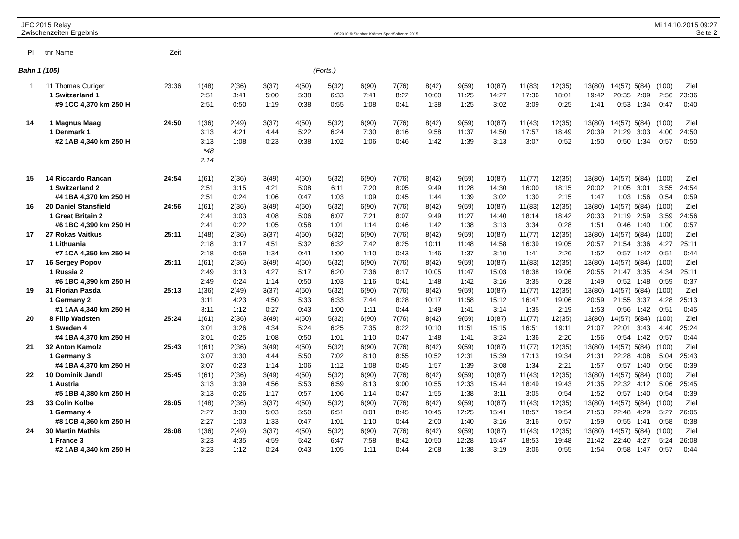JEC 2015 Relay
Zwischenzeiten Ergebnis
OS2010 © Stephan Krämer SportSoftware 2015
Mi 14.10.2015 09:27
Seite 2
| Pl | tnr | Name | Zeit | | | | | | | | | | | | | | | | | |
| Bahn 1 (105) | | | | | | | | (Forts.) | | | | | | | | | | | | |
| 1 | 11 | Thomas Curiger | 23:36 | 1(48) | 2(36) | 3(37) | 4(50) | 5(32) | 6(90) | 7(76) | 8(42) | 9(59) | 10(87) | 11(83) | 12(35) | 13(80) | 14(57) | 5(84) | (100) | Ziel |
| | 1 | Switzerland 1 | | 2:51 | 3:41 | 5:00 | 5:38 | 6:33 | 7:41 | 8:22 | 10:00 | 11:25 | 14:27 | 17:36 | 18:01 | 19:42 | 20:35 | 2:09 | 2:56 | 23:36 |
| | | #9 1CC 4,370 km 250 H | | 2:51 | 0:50 | 1:19 | 0:38 | 0:55 | 1:08 | 0:41 | 1:38 | 1:25 | 3:02 | 3:09 | 0:25 | 1:41 | 0:53 | 1:34 | 0:47 | 0:40 |
| 14 | 1 | Magnus Maag | 24:50 | 1(36) | 2(49) | 3(37) | 4(50) | 5(32) | 6(90) | 7(76) | 8(42) | 9(59) | 10(87) | 11(43) | 12(35) | 13(80) | 14(57) | 5(84) | (100) | Ziel |
| | 1 | Denmark 1 | | 3:13 | 4:21 | 4:44 | 5:22 | 6:24 | 7:30 | 8:16 | 9:58 | 11:37 | 14:50 | 17:57 | 18:49 | 20:39 | 21:29 | 3:03 | 4:00 | 24:50 |
| | | #2 1AB 4,340 km 250 H | | 3:13 | 1:08 | 0:23 | 0:38 | 1:02 | 1:06 | 0:46 | 1:42 | 1:39 | 3:13 | 3:07 | 0:52 | 1:50 | 0:50 | 1:34 | 0:57 | 0:50 |
| | | | | *48 | | | | | | | | | | | | | | | | |
| | | | | 2:14 | | | | | | | | | | | | | | | | |
| 15 | 14 | Riccardo Rancan | 24:54 | 1(61) | 2(36) | 3(49) | 4(50) | 5(32) | 6(90) | 7(76) | 8(42) | 9(59) | 10(87) | 11(77) | 12(35) | 13(80) | 14(57) | 5(84) | (100) | Ziel |
| | 1 | Switzerland 2 | | 2:51 | 3:15 | 4:21 | 5:08 | 6:11 | 7:20 | 8:05 | 9:49 | 11:28 | 14:30 | 16:00 | 18:15 | 20:02 | 21:05 | 3:01 | 3:55 | 24:54 |
| | | #4 1BA 4,370 km 250 H | | 2:51 | 0:24 | 1:06 | 0:47 | 1:03 | 1:09 | 0:45 | 1:44 | 1:39 | 3:02 | 1:30 | 2:15 | 1:47 | 1:03 | 1:56 | 0:54 | 0:59 |
| 16 | 20 | Daniel Stansfield | 24:56 | 1(61) | 2(36) | 3(49) | 4(50) | 5(32) | 6(90) | 7(76) | 8(42) | 9(59) | 10(87) | 11(83) | 12(35) | 13(80) | 14(57) | 5(84) | (100) | Ziel |
| | 1 | Great Britain 2 | | 2:41 | 3:03 | 4:08 | 5:06 | 6:07 | 7:21 | 8:07 | 9:49 | 11:27 | 14:40 | 18:14 | 18:42 | 20:33 | 21:19 | 2:59 | 3:59 | 24:56 |
| | | #6 1BC 4,390 km 250 H | | 2:41 | 0:22 | 1:05 | 0:58 | 1:01 | 1:14 | 0:46 | 1:42 | 1:38 | 3:13 | 3:34 | 0:28 | 1:51 | 0:46 | 1:40 | 1:00 | 0:57 |
| 17 | 27 | Rokas Vaitkus | 25:11 | 1(48) | 2(36) | 3(37) | 4(50) | 5(32) | 6(90) | 7(76) | 8(42) | 9(59) | 10(87) | 11(77) | 12(35) | 13(80) | 14(57) | 5(84) | (100) | Ziel |
| | 1 | Lithuania | | 2:18 | 3:17 | 4:51 | 5:32 | 6:32 | 7:42 | 8:25 | 10:11 | 11:48 | 14:58 | 16:39 | 19:05 | 20:57 | 21:54 | 3:36 | 4:27 | 25:11 |
| | | #7 1CA 4,350 km 250 H | | 2:18 | 0:59 | 1:34 | 0:41 | 1:00 | 1:10 | 0:43 | 1:46 | 1:37 | 3:10 | 1:41 | 2:26 | 1:52 | 0:57 | 1:42 | 0:51 | 0:44 |
| 17 | 16 | Sergey Popov | 25:11 | 1(61) | 2(36) | 3(49) | 4(50) | 5(32) | 6(90) | 7(76) | 8(42) | 9(59) | 10(87) | 11(83) | 12(35) | 13(80) | 14(57) | 5(84) | (100) | Ziel |
| | 1 | Russia 2 | | 2:49 | 3:13 | 4:27 | 5:17 | 6:20 | 7:36 | 8:17 | 10:05 | 11:47 | 15:03 | 18:38 | 19:06 | 20:55 | 21:47 | 3:35 | 4:34 | 25:11 |
| | | #6 1BC 4,390 km 250 H | | 2:49 | 0:24 | 1:14 | 0:50 | 1:03 | 1:16 | 0:41 | 1:48 | 1:42 | 3:16 | 3:35 | 0:28 | 1:49 | 0:52 | 1:48 | 0:59 | 0:37 |
| 19 | 31 | Florian Pasda | 25:13 | 1(36) | 2(49) | 3(37) | 4(50) | 5(32) | 6(90) | 7(76) | 8(42) | 9(59) | 10(87) | 11(77) | 12(35) | 13(80) | 14(57) | 5(84) | (100) | Ziel |
| | 1 | Germany 2 | | 3:11 | 4:23 | 4:50 | 5:33 | 6:33 | 7:44 | 8:28 | 10:17 | 11:58 | 15:12 | 16:47 | 19:06 | 20:59 | 21:55 | 3:37 | 4:28 | 25:13 |
| | | #1 1AA 4,340 km 250 H | | 3:11 | 1:12 | 0:27 | 0:43 | 1:00 | 1:11 | 0:44 | 1:49 | 1:41 | 3:14 | 1:35 | 2:19 | 1:53 | 0:56 | 1:42 | 0:51 | 0:45 |
| 20 | 8 | Filip Wadsten | 25:24 | 1(61) | 2(36) | 3(49) | 4(50) | 5(32) | 6(90) | 7(76) | 8(42) | 9(59) | 10(87) | 11(77) | 12(35) | 13(80) | 14(57) | 5(84) | (100) | Ziel |
| | 1 | Sweden 4 | | 3:01 | 3:26 | 4:34 | 5:24 | 6:25 | 7:35 | 8:22 | 10:10 | 11:51 | 15:15 | 16:51 | 19:11 | 21:07 | 22:01 | 3:43 | 4:40 | 25:24 |
| | | #4 1BA 4,370 km 250 H | | 3:01 | 0:25 | 1:08 | 0:50 | 1:01 | 1:10 | 0:47 | 1:48 | 1:41 | 3:24 | 1:36 | 2:20 | 1:56 | 0:54 | 1:42 | 0:57 | 0:44 |
| 21 | 32 | Anton Kamolz | 25:43 | 1(61) | 2(36) | 3(49) | 4(50) | 5(32) | 6(90) | 7(76) | 8(42) | 9(59) | 10(87) | 11(77) | 12(35) | 13(80) | 14(57) | 5(84) | (100) | Ziel |
| | 1 | Germany 3 | | 3:07 | 3:30 | 4:44 | 5:50 | 7:02 | 8:10 | 8:55 | 10:52 | 12:31 | 15:39 | 17:13 | 19:34 | 21:31 | 22:28 | 4:08 | 5:04 | 25:43 |
| | | #4 1BA 4,370 km 250 H | | 3:07 | 0:23 | 1:14 | 1:06 | 1:12 | 1:08 | 0:45 | 1:57 | 1:39 | 3:08 | 1:34 | 2:21 | 1:57 | 0:57 | 1:40 | 0:56 | 0:39 |
| 22 | 10 | Dominik Jandl | 25:45 | 1(61) | 2(36) | 3(49) | 4(50) | 5(32) | 6(90) | 7(76) | 8(42) | 9(59) | 10(87) | 11(43) | 12(35) | 13(80) | 14(57) | 5(84) | (100) | Ziel |
| | 1 | Austria | | 3:13 | 3:39 | 4:56 | 5:53 | 6:59 | 8:13 | 9:00 | 10:55 | 12:33 | 15:44 | 18:49 | 19:43 | 21:35 | 22:32 | 4:12 | 5:06 | 25:45 |
| | | #5 1BB 4,380 km 250 H | | 3:13 | 0:26 | 1:17 | 0:57 | 1:06 | 1:14 | 0:47 | 1:55 | 1:38 | 3:11 | 3:05 | 0:54 | 1:52 | 0:57 | 1:40 | 0:54 | 0:39 |
| 23 | 33 | Colin Kolbe | 26:05 | 1(48) | 2(36) | 3(37) | 4(50) | 5(32) | 6(90) | 7(76) | 8(42) | 9(59) | 10(87) | 11(43) | 12(35) | 13(80) | 14(57) | 5(84) | (100) | Ziel |
| | 1 | Germany 4 | | 2:27 | 3:30 | 5:03 | 5:50 | 6:51 | 8:01 | 8:45 | 10:45 | 12:25 | 15:41 | 18:57 | 19:54 | 21:53 | 22:48 | 4:29 | 5:27 | 26:05 |
| | | #8 1CB 4,360 km 250 H | | 2:27 | 1:03 | 1:33 | 0:47 | 1:01 | 1:10 | 0:44 | 2:00 | 1:40 | 3:16 | 3:16 | 0:57 | 1:59 | 0:55 | 1:41 | 0:58 | 0:38 |
| 24 | 30 | Martin Mathis | 26:08 | 1(36) | 2(49) | 3(37) | 4(50) | 5(32) | 6(90) | 7(76) | 8(42) | 9(59) | 10(87) | 11(43) | 12(35) | 13(80) | 14(57) | 5(84) | (100) | Ziel |
| | 1 | France 3 | | 3:23 | 4:35 | 4:59 | 5:42 | 6:47 | 7:58 | 8:42 | 10:50 | 12:28 | 15:47 | 18:53 | 19:48 | 21:42 | 22:40 | 4:27 | 5:24 | 26:08 |
| | | #2 1AB 4,340 km 250 H | | 3:23 | 1:12 | 0:24 | 0:43 | 1:05 | 1:11 | 0:44 | 2:08 | 1:38 | 3:19 | 3:06 | 0:55 | 1:54 | 0:58 | 1:47 | 0:57 | 0:44 |